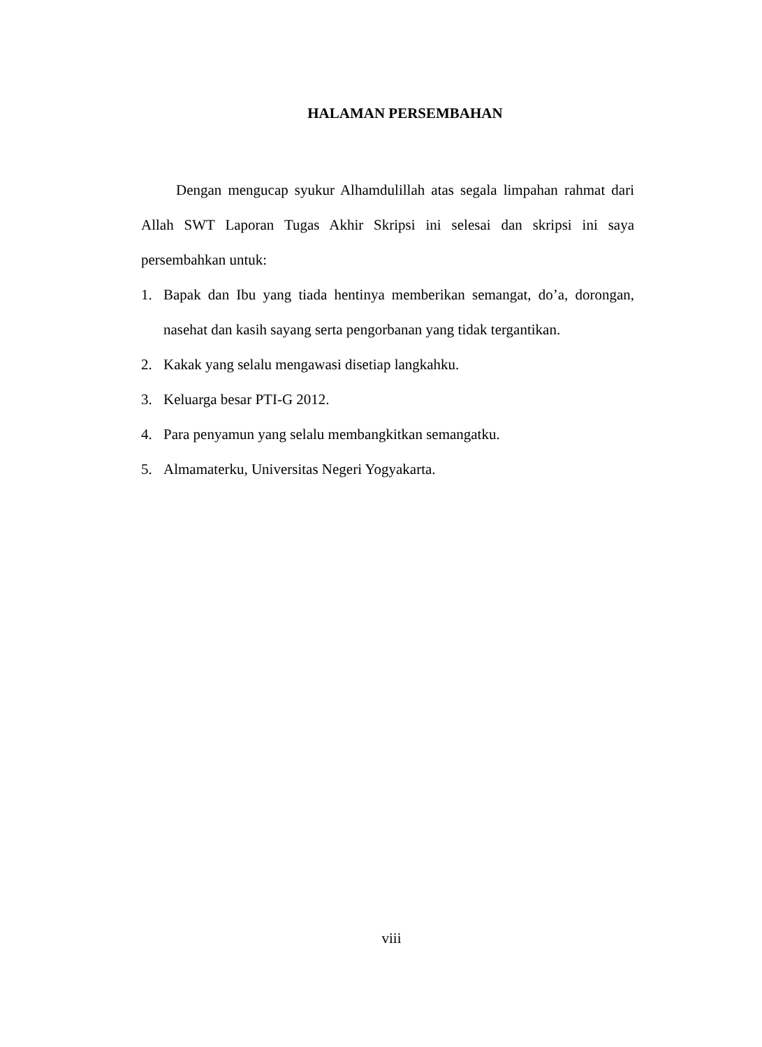HALAMAN PERSEMBAHAN
Dengan mengucap syukur Alhamdulillah atas segala limpahan rahmat dari Allah SWT Laporan Tugas Akhir Skripsi ini selesai dan skripsi ini saya persembahkan untuk:
1. Bapak dan Ibu yang tiada hentinya memberikan semangat, do’a, dorongan, nasehat dan kasih sayang serta pengorbanan yang tidak tergantikan.
2. Kakak yang selalu mengawasi disetiap langkahku.
3. Keluarga besar PTI-G 2012.
4. Para penyamun yang selalu membangkitkan semangatku.
5. Almamaterku, Universitas Negeri Yogyakarta.
viii